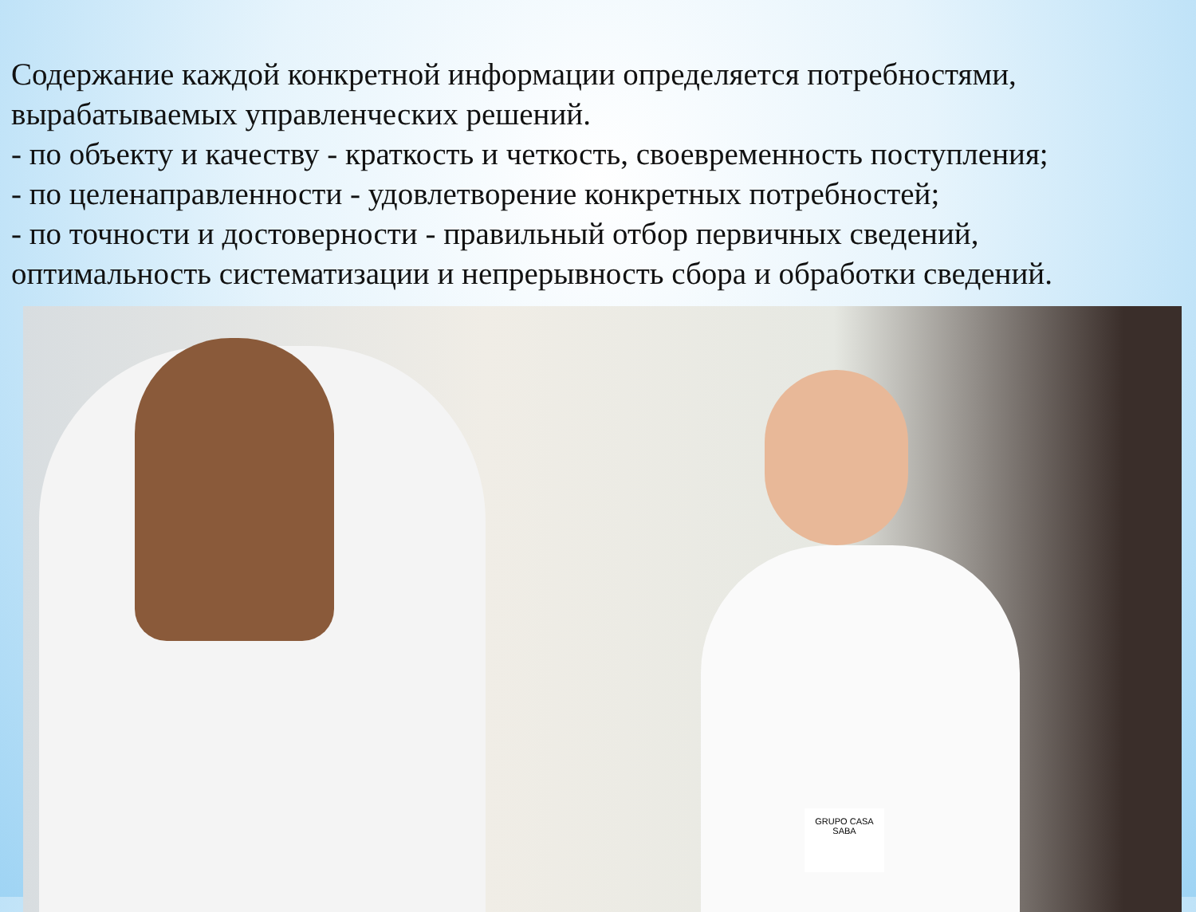Содержание каждой конкретной информации определяется потребностями, вырабатываемых управленческих решений.
- по объекту и качеству - краткость и четкость, своевременность поступления;
- по целенаправленности - удовлетворение конкретных потребностей;
- по точности и достоверности - правильный отбор первичных сведений, оптимальность систематизации и непрерывность сбора и обработки сведений.
GRUPO CASA SABA